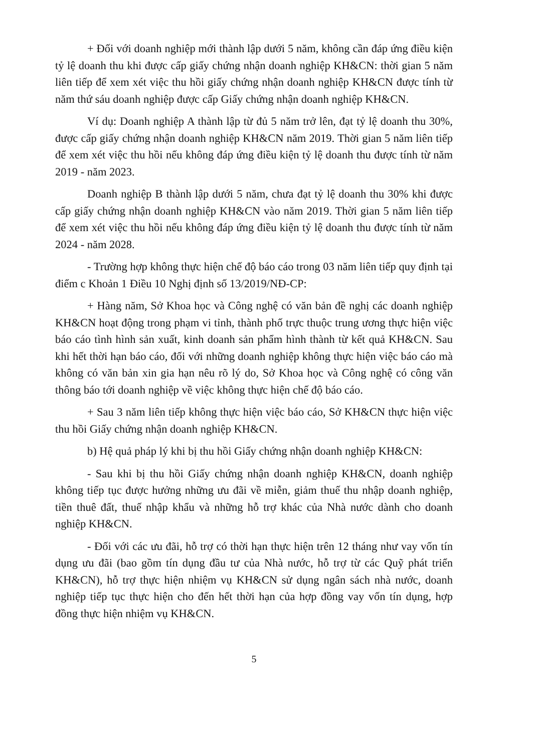+ Đối với doanh nghiệp mới thành lập dưới 5 năm, không cần đáp ứng điều kiện tỷ lệ doanh thu khi được cấp giấy chứng nhận doanh nghiệp KH&CN: thời gian 5 năm liên tiếp để xem xét việc thu hồi giấy chứng nhận doanh nghiệp KH&CN được tính từ năm thứ sáu doanh nghiệp được cấp Giấy chứng nhận doanh nghiệp KH&CN.
Ví dụ: Doanh nghiệp A thành lập từ đủ 5 năm trở lên, đạt tỷ lệ doanh thu 30%, được cấp giấy chứng nhận doanh nghiệp KH&CN năm 2019. Thời gian 5 năm liên tiếp để xem xét việc thu hồi nếu không đáp ứng điều kiện tỷ lệ doanh thu được tính từ năm 2019 - năm 2023.
Doanh nghiệp B thành lập dưới 5 năm, chưa đạt tỷ lệ doanh thu 30% khi được cấp giấy chứng nhận doanh nghiệp KH&CN vào năm 2019. Thời gian 5 năm liên tiếp để xem xét việc thu hồi nếu không đáp ứng điều kiện tỷ lệ doanh thu được tính từ năm 2024 - năm 2028.
- Trường hợp không thực hiện chế độ báo cáo trong 03 năm liên tiếp quy định tại điểm c Khoản 1 Điều 10 Nghị định số 13/2019/NĐ-CP:
+ Hàng năm, Sở Khoa học và Công nghệ có văn bản đề nghị các doanh nghiệp KH&CN hoạt động trong phạm vi tỉnh, thành phố trực thuộc trung ương thực hiện việc báo cáo tình hình sản xuất, kinh doanh sản phẩm hình thành từ kết quả KH&CN. Sau khi hết thời hạn báo cáo, đối với những doanh nghiệp không thực hiện việc báo cáo mà không có văn bản xin gia hạn nêu rõ lý do, Sở Khoa học và Công nghệ có công văn thông báo tới doanh nghiệp về việc không thực hiện chế độ báo cáo.
+ Sau 3 năm liên tiếp không thực hiện việc báo cáo, Sở KH&CN thực hiện việc thu hồi Giấy chứng nhận doanh nghiệp KH&CN.
b) Hệ quả pháp lý khi bị thu hồi Giấy chứng nhận doanh nghiệp KH&CN:
- Sau khi bị thu hồi Giấy chứng nhận doanh nghiệp KH&CN, doanh nghiệp không tiếp tục được hưởng những ưu đãi về miễn, giảm thuế thu nhập doanh nghiệp, tiền thuê đất, thuế nhập khẩu và những hỗ trợ khác của Nhà nước dành cho doanh nghiệp KH&CN.
- Đối với các ưu đãi, hỗ trợ có thời hạn thực hiện trên 12 tháng như vay vốn tín dụng ưu đãi (bao gồm tín dụng đầu tư của Nhà nước, hỗ trợ từ các Quỹ phát triển KH&CN), hỗ trợ thực hiện nhiệm vụ KH&CN sử dụng ngân sách nhà nước, doanh nghiệp tiếp tục thực hiện cho đến hết thời hạn của hợp đồng vay vốn tín dụng, hợp đồng thực hiện nhiệm vụ KH&CN.
5